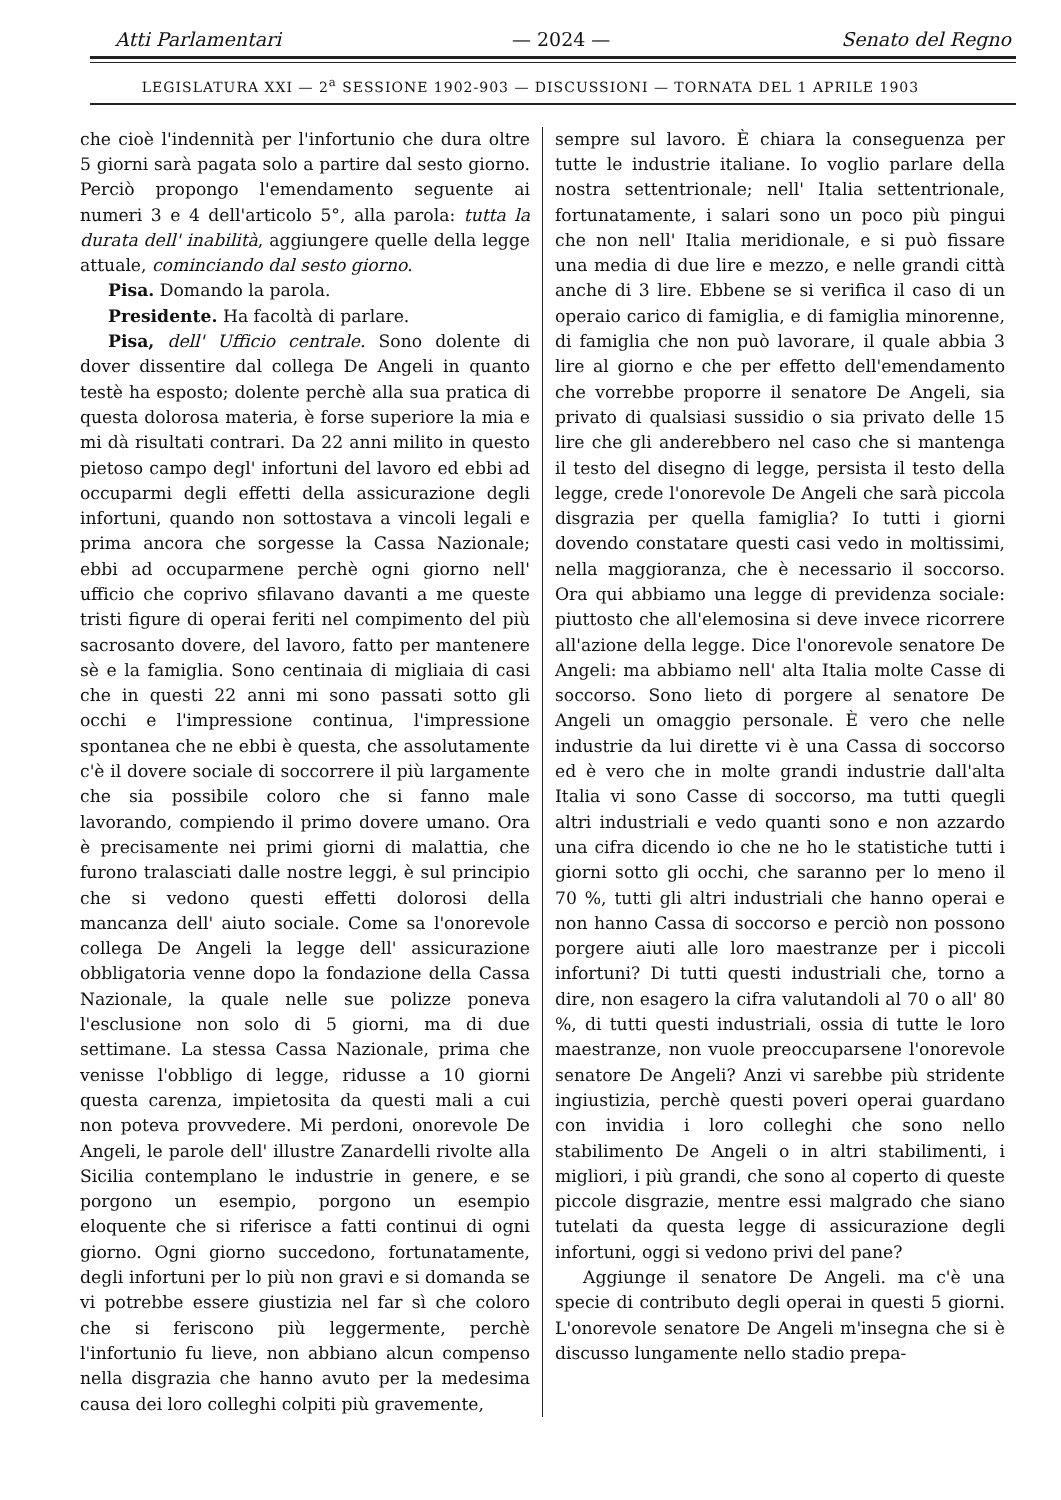Atti Parlamentari — 2024 — Senato del Regno
LEGISLATURA XXI — 2<sup>a</sup> SESSIONE 1902-903 — DISCUSSIONI — TORNATA DEL 1 APRILE 1903
che cioè l'indennità per l'infortunio che dura oltre 5 giorni sarà pagata solo a partire dal sesto giorno. Perciò propongo l'emendamento seguente ai numeri 3 e 4 dell'articolo 5°, alla parola: tutta la durata dell' inabilità, aggiungere quelle della legge attuale, cominciando dal sesto giorno.
Pisa. Domando la parola.
Presidente. Ha facoltà di parlare.
Pisa, dell' Ufficio centrale. Sono dolente di dover dissentire dal collega De Angeli in quanto testè ha esposto; dolente perchè alla sua pratica di questa dolorosa materia, è forse superiore la mia e mi dà risultati contrari. Da 22 anni milito in questo pietoso campo degl' infortuni del lavoro ed ebbi ad occuparmi degli effetti della assicurazione degli infortuni, quando non sottostava a vincoli legali e prima ancora che sorgesse la Cassa Nazionale; ebbi ad occuparmene perchè ogni giorno nell' ufficio che coprivo sfilavano davanti a me queste tristi figure di operai feriti nel compimento del più sacrosanto dovere, del lavoro, fatto per mantenere sè e la famiglia. Sono centinaia di migliaia di casi che in questi 22 anni mi sono passati sotto gli occhi e l'impressione continua, l'impressione spontanea che ne ebbi è questa, che assolutamente c'è il dovere sociale di soccorrere il più largamente che sia possibile coloro che si fanno male lavorando, compiendo il primo dovere umano. Ora è precisamente nei primi giorni di malattia, che furono tralasciati dalle nostre leggi, è sul principio che si vedono questi effetti dolorosi della mancanza dell' aiuto sociale. Come sa l'onorevole collega De Angeli la legge dell' assicurazione obbligatoria venne dopo la fondazione della Cassa Nazionale, la quale nelle sue polizze poneva l'esclusione non solo di 5 giorni, ma di due settimane. La stessa Cassa Nazionale, prima che venisse l'obbligo di legge, ridusse a 10 giorni questa carenza, impietosita da questi mali a cui non poteva provvedere. Mi perdoni, onorevole De Angeli, le parole dell' illustre Zanardelli rivolte alla Sicilia contemplano le industrie in genere, e se porgono un esempio, porgono un esempio eloquente che si riferisce a fatti continui di ogni giorno. Ogni giorno succedono, fortunatamente, degli infortuni per lo più non gravi e si domanda se vi potrebbe essere giustizia nel far sì che coloro che si feriscono più leggermente, perchè l'infortunio fu lieve, non abbiano alcun compenso nella disgrazia che hanno avuto per la medesima causa dei loro colleghi colpiti più gravemente,
sempre sul lavoro. È chiara la conseguenza per tutte le industrie italiane. Io voglio parlare della nostra settentrionale; nell' Italia settentrionale, fortunatamente, i salari sono un poco più pingui che non nell' Italia meridionale, e si può fissare una media di due lire e mezzo, e nelle grandi città anche di 3 lire. Ebbene se si verifica il caso di un operaio carico di famiglia, e di famiglia minorenne, di famiglia che non può lavorare, il quale abbia 3 lire al giorno e che per effetto dell'emendamento che vorrebbe proporre il senatore De Angeli, sia privato di qualsiasi sussidio o sia privato delle 15 lire che gli anderebbero nel caso che si mantenga il testo del disegno di legge, persista il testo della legge, crede l'onorevole De Angeli che sarà piccola disgrazia per quella famiglia? Io tutti i giorni dovendo constatare questi casi vedo in moltissimi, nella maggioranza, che è necessario il soccorso. Ora qui abbiamo una legge di previdenza sociale: piuttosto che all'elemosina si deve invece ricorrere all'azione della legge. Dice l'onorevole senatore De Angeli: ma abbiamo nell' alta Italia molte Casse di soccorso. Sono lieto di porgere al senatore De Angeli un omaggio personale. È vero che nelle industrie da lui dirette vi è una Cassa di soccorso ed è vero che in molte grandi industrie dall'alta Italia vi sono Casse di soccorso, ma tutti quegli altri industriali e vedo quanti sono e non azzardo una cifra dicendo io che ne ho le statistiche tutti i giorni sotto gli occhi, che saranno per lo meno il 70 %, tutti gli altri industriali che hanno operai e non hanno Cassa di soccorso e perciò non possono porgere aiuti alle loro maestranze per i piccoli infortuni? Di tutti questi industriali che, torno a dire, non esagero la cifra valutandoli al 70 o all' 80 %, di tutti questi industriali, ossia di tutte le loro maestranze, non vuole preoccuparsene l'onorevole senatore De Angeli? Anzi vi sarebbe più stridente ingiustizia, perchè questi poveri operai guardano con invidia i loro colleghi che sono nello stabilimento De Angeli o in altri stabilimenti, i migliori, i più grandi, che sono al coperto di queste piccole disgrazie, mentre essi malgrado che siano tutelati da questa legge di assicurazione degli infortuni, oggi si vedono privi del pane?
Aggiunge il senatore De Angeli. ma c'è una specie di contributo degli operai in questi 5 giorni. L'onorevole senatore De Angeli m'insegna che si è discusso lungamente nello stadio prepa-